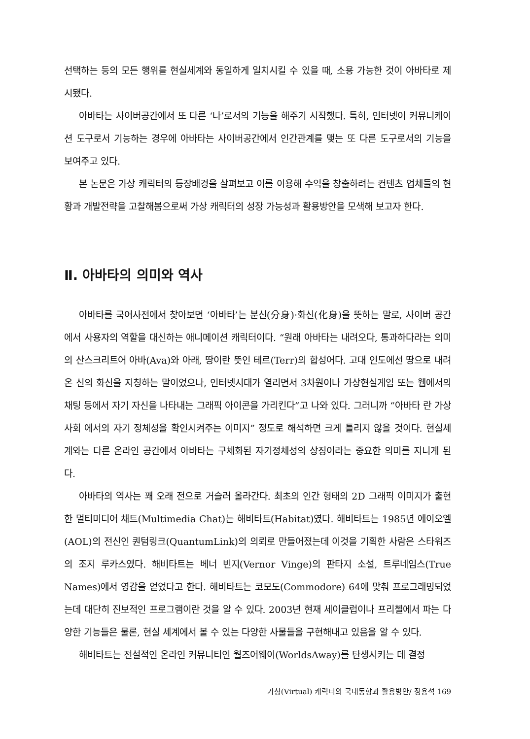선택하는 등의 모든 행위를 현실세계와 동일하게 일치시킬 수 있을 때, 소용 가능한 것이 아바타로 제시됐다.
아바타는 사이버공간에서 또 다른 ‘나’로서의 기능을 해주기 시작했다. 특히, 인터넷이 커뮤니케이션 도구로서 기능하는 경우에 아바타는 사이버공간에서 인간관계를 맺는 또 다른 도구로서의 기능을 보여주고 있다.
본 논문은 가상 캐릭터의 등장배경을 살펴보고 이를 이용해 수익을 창출하려는 컨텐츠 업체들의 현황과 개발전략을 고찰해봄으로써 가상 캐릭터의 성장 가능성과 활용방안을 모색해 보고자 한다.
Ⅱ. 아바타의 의미와 역사
아바타를 국어사전에서 찾아보면 ‘아바타’는 분신(分身)·화신(化身)을 뜻하는 말로, 사이버 공간에서 사용자의 역할을 대신하는 애니메이션 캐릭터이다. “원래 아바타는 내려오다, 통과하다라는 의미의 산스크리트어 아바(Ava)와 아래, 땅이란 뜻인 테르(Terr)의 합성어다. 고대 인도에선 땅으로 내려온 신의 화신을 지칭하는 말이었으나, 인터넷시대가 열리면서 3차원이나 가상현실게임 또는 웹에서의 채팅 등에서 자기 자신을 나타내는 그래픽 아이콘을 가리킨다”고 나와 있다. 그러니까 “아바타 란 가상사회 에서의 자기 정체성을 확인시켜주는 이미지” 정도로 해석하면 크게 틀리지 않을 것이다. 현실세계와는 다른 온라인 공간에서 아바타는 구체화된 자기정체성의 상징이라는 중요한 의미를 지니게 된다.
아바타의 역사는 꽤 오래 전으로 거슬러 올라간다. 최초의 인간 형태의 2D 그래픽 이미지가 출현한 멀티미디어 채트(Multimedia Chat)는 해비타트(Habitat)였다. 해비타트는 1985년 에이오엘(AOL)의 전신인 퀀텀링크(QuantumLink)의 의뢰로 만들어졌는데 이것을 기획한 사람은 스타워즈의 조지 루카스였다. 해비타트는 베너 빈지(Vernor Vinge)의 판타지 소설, 트루네임스(True Names)에서 영감을 얻었다고 한다. 해비타트는 코모도(Commodore) 64에 맞춰 프로그래밍되었는데 대단히 진보적인 프로그램이란 것을 알 수 있다. 2003년 현재 세이클럽이나 프리첼에서 파는 다양한 기능들은 물론, 현실 세계에서 볼 수 있는 다양한 사물들을 구현해내고 있음을 알 수 있다.
해비타트는 전설적인 온라인 커뮤니티인 월즈어웨이(WorldsAway)를 탄생시키는 데 결정
가상(Virtual) 캐릭터의 국내동향과 활용방안/ 정용석 169